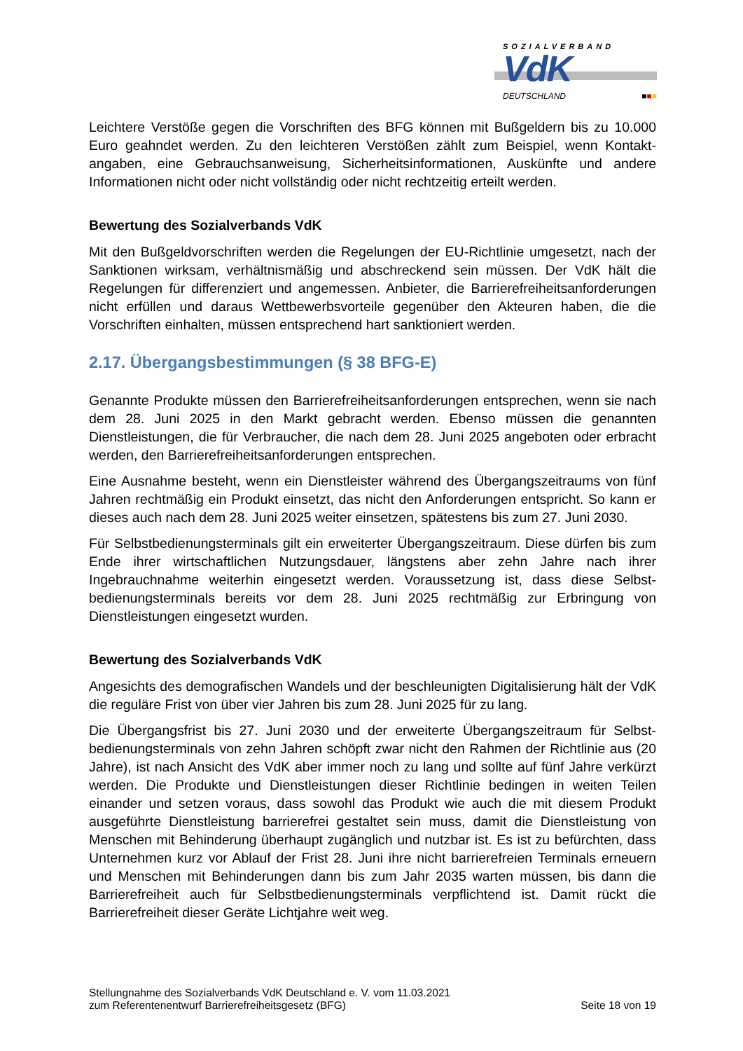SOZIALVERBAND
VdK
DEUTSCHLAND ■■■
Leichtere Verstöße gegen die Vorschriften des BFG können mit Bußgeldern bis zu 10.000 Euro geahndet werden. Zu den leichteren Verstößen zählt zum Beispiel, wenn Kontakt­angaben, eine Gebrauchsanweisung, Sicherheitsinformationen, Auskünfte und andere Informationen nicht oder nicht vollständig oder nicht rechtzeitig erteilt werden.
Bewertung des Sozialverbands VdK
Mit den Bußgeldvorschriften werden die Regelungen der EU-Richtlinie umgesetzt, nach der Sanktionen wirksam, verhältnismäßig und abschreckend sein müssen. Der VdK hält die Regelungen für differenziert und angemessen. Anbieter, die Barrierefreiheitsanforderungen nicht erfüllen und daraus Wettbewerbsvorteile gegenüber den Akteuren haben, die die Vorschriften einhalten, müssen entsprechend hart sanktioniert werden.
2.17. Übergangsbestimmungen (§ 38 BFG-E)
Genannte Produkte müssen den Barrierefreiheitsanforderungen entsprechen, wenn sie nach dem 28. Juni 2025 in den Markt gebracht werden. Ebenso müssen die genannten Dienstleistungen, die für Verbraucher, die nach dem 28. Juni 2025 angeboten oder erbracht werden, den Barrierefreiheitsanforderungen entsprechen.
Eine Ausnahme besteht, wenn ein Dienstleister während des Übergangszeitraums von fünf Jahren rechtmäßig ein Produkt einsetzt, das nicht den Anforderungen entspricht. So kann er dieses auch nach dem 28. Juni 2025 weiter einsetzen, spätestens bis zum 27. Juni 2030.
Für Selbstbedienungsterminals gilt ein erweiterter Übergangszeitraum. Diese dürfen bis zum Ende ihrer wirtschaftlichen Nutzungsdauer, längstens aber zehn Jahre nach ihrer Ingebrauchnahme weiterhin eingesetzt werden. Voraussetzung ist, dass diese Selbst­bedienungsterminals bereits vor dem 28. Juni 2025 rechtmäßig zur Erbringung von Dienstleistungen eingesetzt wurden.
Bewertung des Sozialverbands VdK
Angesichts des demografischen Wandels und der beschleunigten Digitalisierung hält der VdK die reguläre Frist von über vier Jahren bis zum 28. Juni 2025 für zu lang.
Die Übergangsfrist bis 27. Juni 2030 und der erweiterte Übergangszeitraum für Selbst­bedienungsterminals von zehn Jahren schöpft zwar nicht den Rahmen der Richtlinie aus (20 Jahre), ist nach Ansicht des VdK aber immer noch zu lang und sollte auf fünf Jahre verkürzt werden. Die Produkte und Dienstleistungen dieser Richtlinie bedingen in weiten Teilen einander und setzen voraus, dass sowohl das Produkt wie auch die mit diesem Produkt ausgeführte Dienstleistung barrierefrei gestaltet sein muss, damit die Dienstleistung von Menschen mit Behinderung überhaupt zugänglich und nutzbar ist. Es ist zu befürchten, dass Unternehmen kurz vor Ablauf der Frist 28. Juni ihre nicht barrierefreien Terminals erneuern und Menschen mit Behinderungen dann bis zum Jahr 2035 warten müssen, bis dann die Barrierefreiheit auch für Selbstbedienungsterminals verpflichtend ist. Damit rückt die Barrierefreiheit dieser Geräte Lichtjahre weit weg.
Stellungnahme des Sozialverbands VdK Deutschland e. V. vom 11.03.2021
zum Referentenentwurf Barrierefreiheitsgesetz (BFG)
Seite 18 von 19